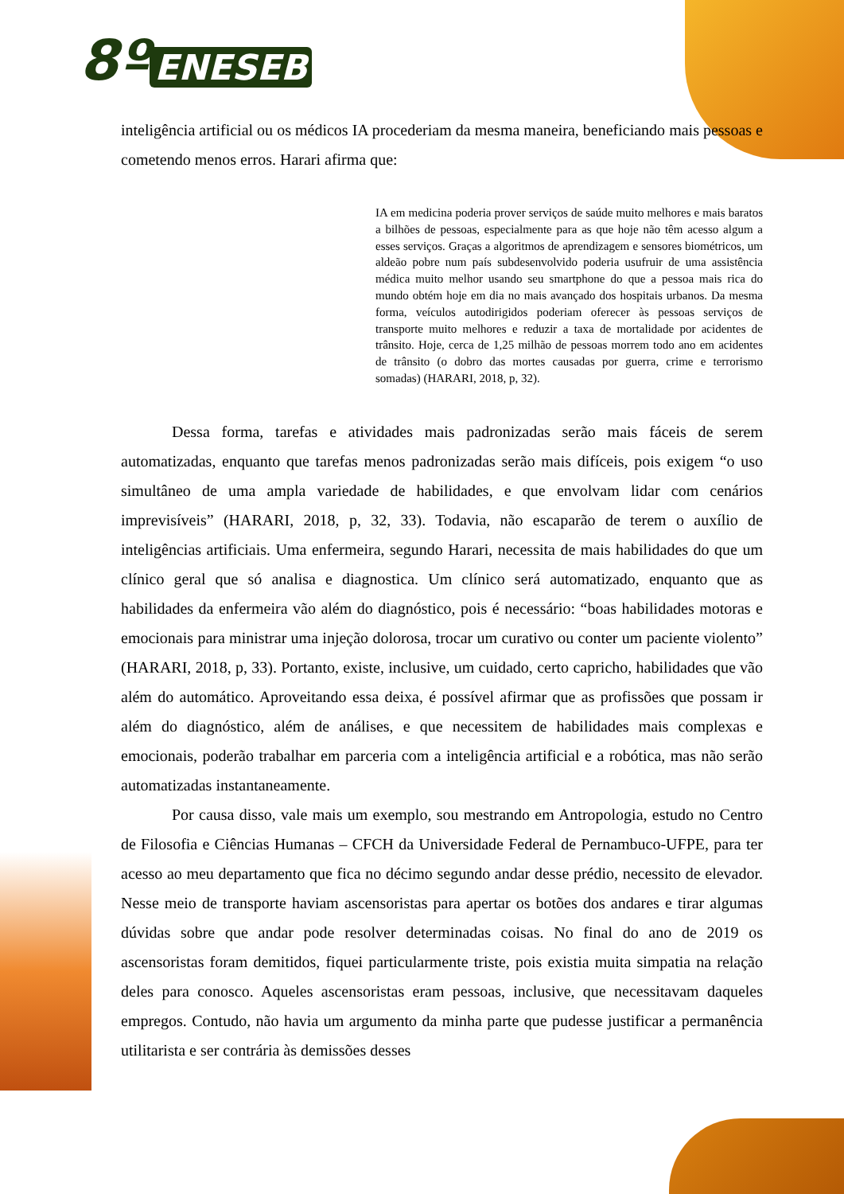8º ENESEB
inteligência artificial ou os médicos IA procederiam da mesma maneira, beneficiando mais pessoas e cometendo menos erros. Harari afirma que:
IA em medicina poderia prover serviços de saúde muito melhores e mais baratos a bilhões de pessoas, especialmente para as que hoje não têm acesso algum a esses serviços. Graças a algoritmos de aprendizagem e sensores biométricos, um aldeão pobre num país subdesenvolvido poderia usufruir de uma assistência médica muito melhor usando seu smartphone do que a pessoa mais rica do mundo obtém hoje em dia no mais avançado dos hospitais urbanos. Da mesma forma, veículos autodirigidos poderiam oferecer às pessoas serviços de transporte muito melhores e reduzir a taxa de mortalidade por acidentes de trânsito. Hoje, cerca de 1,25 milhão de pessoas morrem todo ano em acidentes de trânsito (o dobro das mortes causadas por guerra, crime e terrorismo somadas) (HARARI, 2018, p, 32).
Dessa forma, tarefas e atividades mais padronizadas serão mais fáceis de serem automatizadas, enquanto que tarefas menos padronizadas serão mais difíceis, pois exigem “o uso simultâneo de uma ampla variedade de habilidades, e que envolvam lidar com cenários imprevisíveis” (HARARI, 2018, p, 32, 33). Todavia, não escaparão de terem o auxílio de inteligências artificiais. Uma enfermeira, segundo Harari, necessita de mais habilidades do que um clínico geral que só analisa e diagnostica. Um clínico será automatizado, enquanto que as habilidades da enfermeira vão além do diagnóstico, pois é necessário: “boas habilidades motoras e emocionais para ministrar uma injeção dolorosa, trocar um curativo ou conter um paciente violento” (HARARI, 2018, p, 33). Portanto, existe, inclusive, um cuidado, certo capricho, habilidades que vão além do automático. Aproveitando essa deixa, é possível afirmar que as profissões que possam ir além do diagnóstico, além de análises, e que necessitem de habilidades mais complexas e emocionais, poderão trabalhar em parceria com a inteligência artificial e a robótica, mas não serão automatizadas instantaneamente.
Por causa disso, vale mais um exemplo, sou mestrando em Antropologia, estudo no Centro de Filosofia e Ciências Humanas – CFCH da Universidade Federal de Pernambuco-UFPE, para ter acesso ao meu departamento que fica no décimo segundo andar desse prédio, necessito de elevador. Nesse meio de transporte haviam ascensoristas para apertar os botões dos andares e tirar algumas dúvidas sobre que andar pode resolver determinadas coisas. No final do ano de 2019 os ascensoristas foram demitidos, fiquei particularmente triste, pois existia muita simpatia na relação deles para conosco. Aqueles ascensoristas eram pessoas, inclusive, que necessitavam daqueles empregos. Contudo, não havia um argumento da minha parte que pudesse justificar a permanência utilitarista e ser contrária às demissões desses